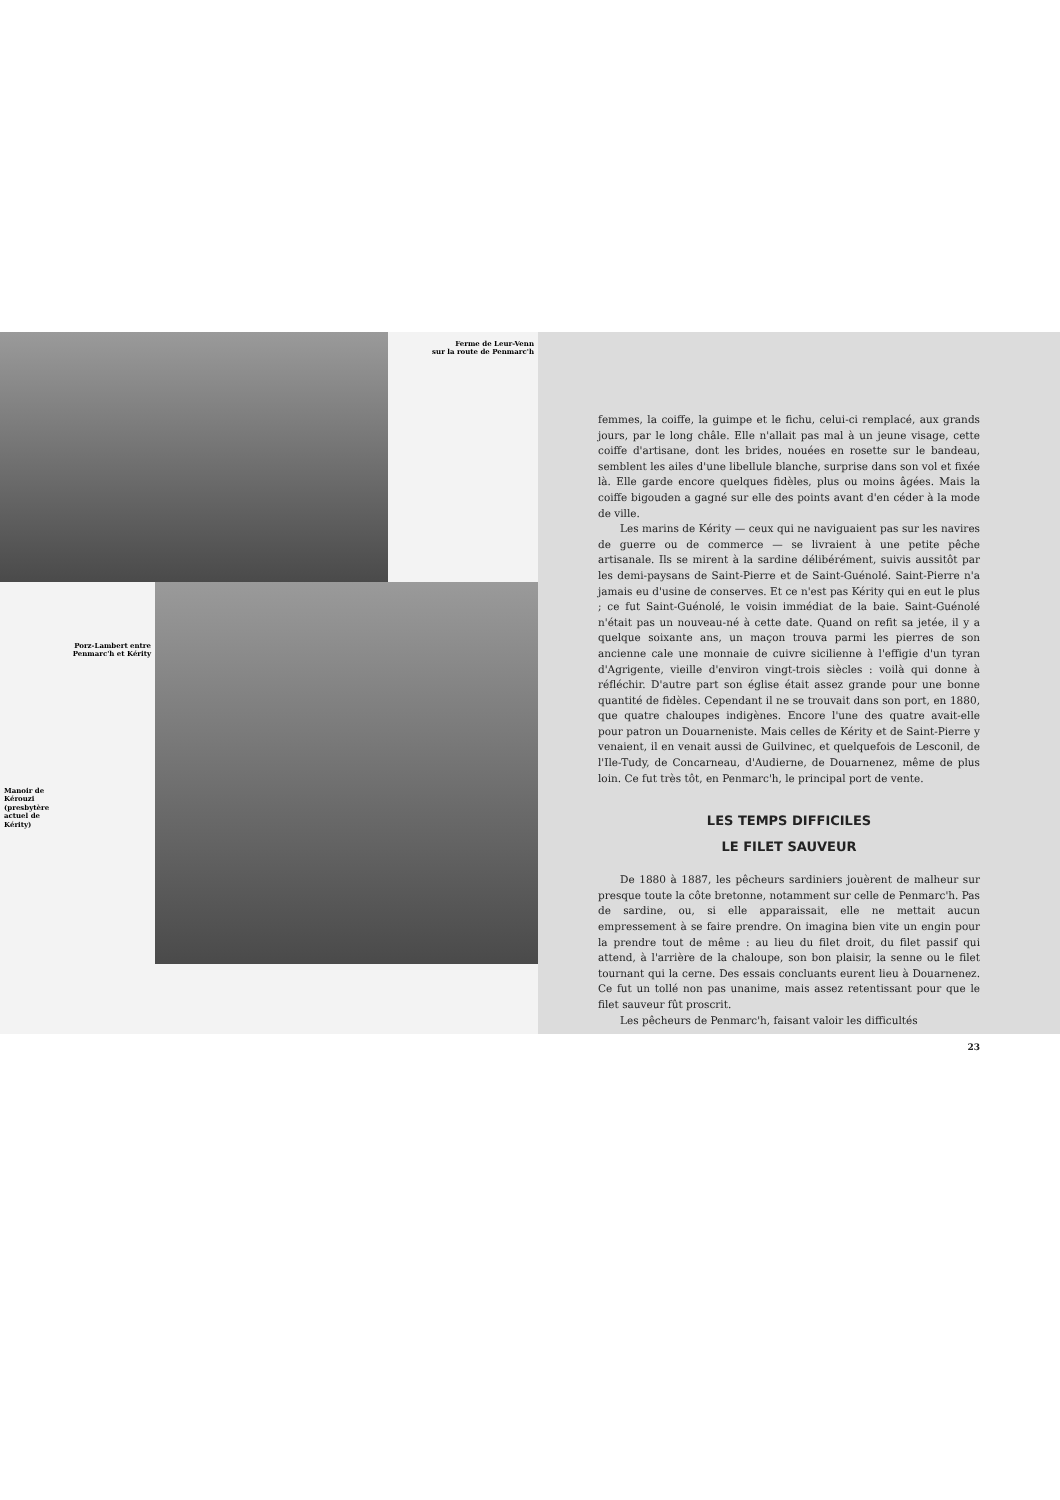Ferme de Leur-Venn
sur la route de Penmarc'h
Porz-Lambert entre
Penmarc'h et Kérity
Manoir de
Kérouzi
(presbytère
actuel de
Kérity)
femmes, la coiffe, la guimpe et le fichu, celui-ci remplacé, aux grands jours, par le long châle. Elle n'allait pas mal à un jeune visage, cette coiffe d'artisane, dont les brides, nouées en rosette sur le bandeau, semblent les ailes d'une libellule blanche, surprise dans son vol et fixée là. Elle garde encore quelques fidèles, plus ou moins âgées. Mais la coiffe bigouden a gagné sur elle des points avant d'en céder à la mode de ville.
Les marins de Kérity — ceux qui ne naviguaient pas sur les navires de guerre ou de commerce — se livraient à une petite pêche artisanale. Ils se mirent à la sardine délibérément, suivis aussitôt par les demi-paysans de Saint-Pierre et de Saint-Guénolé. Saint-Pierre n'a jamais eu d'usine de conserves. Et ce n'est pas Kérity qui en eut le plus ; ce fut Saint-Guénolé, le voisin immédiat de la baie. Saint-Guénolé n'était pas un nouveau-né à cette date. Quand on refit sa jetée, il y a quelque soixante ans, un maçon trouva parmi les pierres de son ancienne cale une monnaie de cuivre sicilienne à l'effigie d'un tyran d'Agrigente, vieille d'environ vingt-trois siècles : voilà qui donne à réfléchir. D'autre part son église était assez grande pour une bonne quantité de fidèles. Cependant il ne se trouvait dans son port, en 1880, que quatre chaloupes indigènes. Encore l'une des quatre avait-elle pour patron un Douarneniste. Mais celles de Kérity et de Saint-Pierre y venaient, il en venait aussi de Guilvinec, et quelquefois de Lesconil, de l'Ile-Tudy, de Concarneau, d'Audierne, de Douarnenez, même de plus loin. Ce fut très tôt, en Penmarc'h, le principal port de vente.
LES TEMPS DIFFICILES
LE FILET SAUVEUR
De 1880 à 1887, les pêcheurs sardiniers jouèrent de malheur sur presque toute la côte bretonne, notamment sur celle de Penmarc'h. Pas de sardine, ou, si elle apparaissait, elle ne mettait aucun empressement à se faire prendre. On imagina bien vite un engin pour la prendre tout de même : au lieu du filet droit, du filet passif qui attend, à l'arrière de la chaloupe, son bon plaisir, la senne ou le filet tournant qui la cerne. Des essais concluants eurent lieu à Douarnenez. Ce fut un tollé non pas unanime, mais assez retentissant pour que le filet sauveur fût proscrit.
Les pêcheurs de Penmarc'h, faisant valoir les difficultés
23